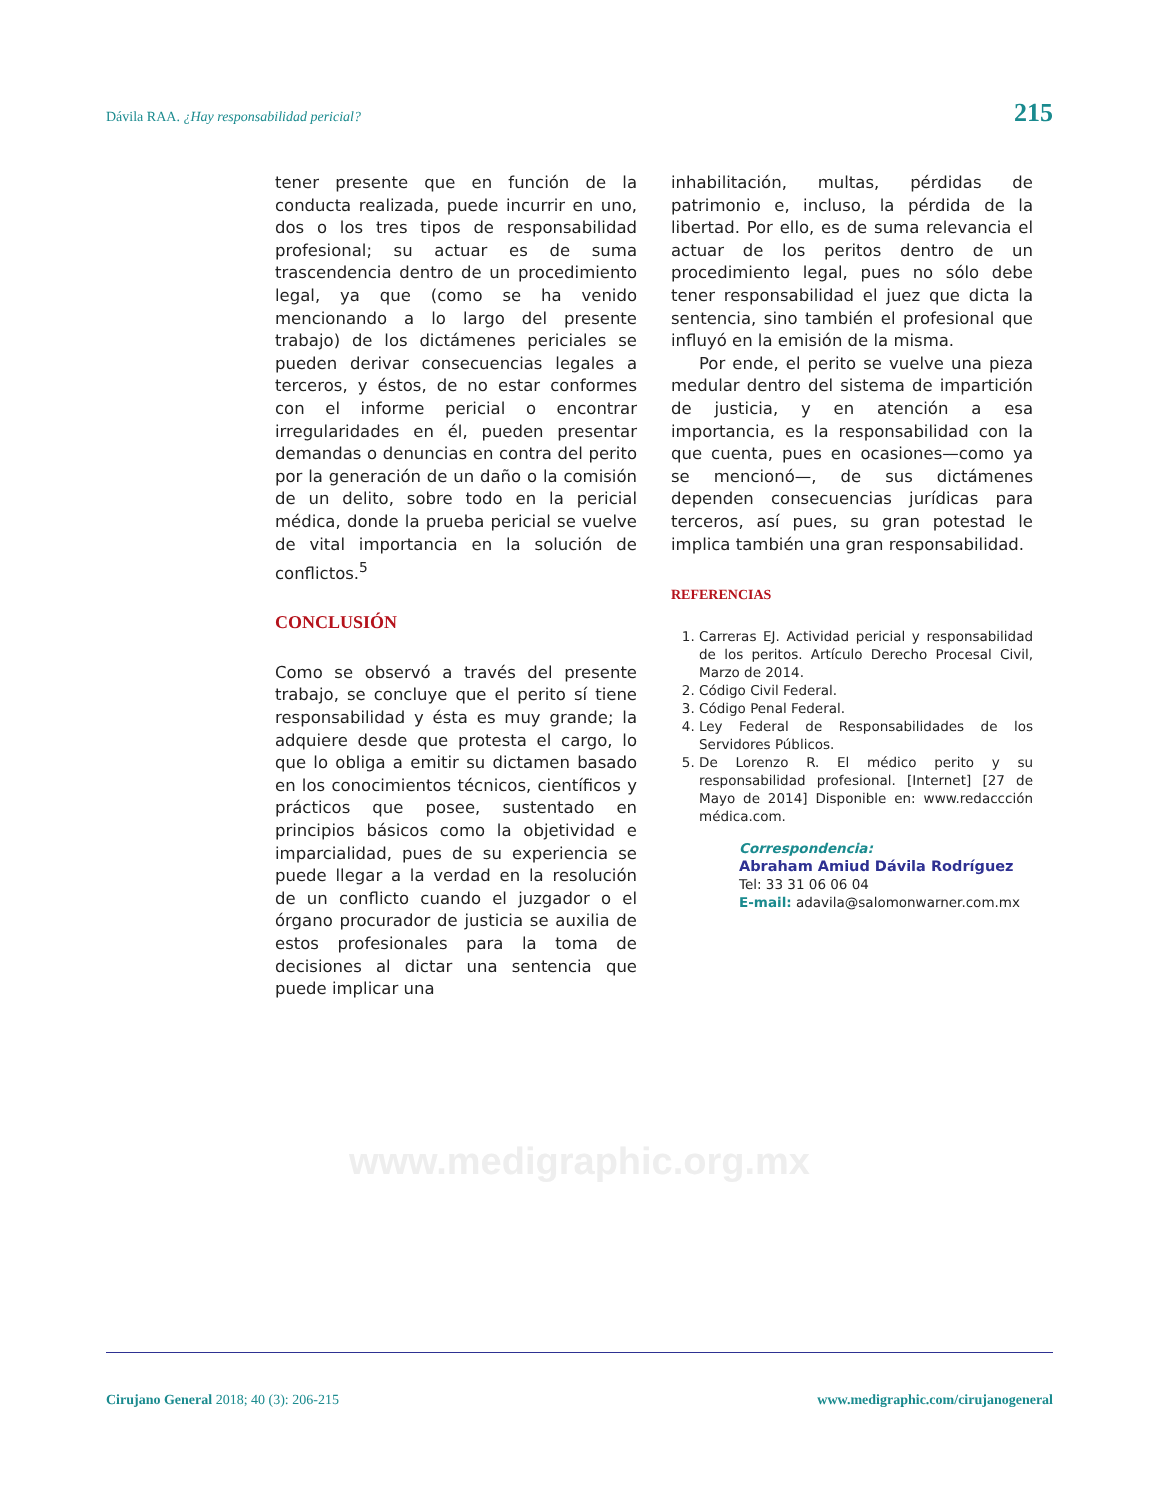Dávila RAA. ¿Hay responsabilidad pericial? 215
tener presente que en función de la conducta realizada, puede incurrir en uno, dos o los tres tipos de responsabilidad profesional; su actuar es de suma trascendencia dentro de un procedimiento legal, ya que (como se ha venido mencionando a lo largo del presente trabajo) de los dictámenes periciales se pueden derivar consecuencias legales a terceros, y éstos, de no estar conformes con el informe pericial o encontrar irregularidades en él, pueden presentar demandas o denuncias en contra del perito por la generación de un daño o la comisión de un delito, sobre todo en la pericial médica, donde la prueba pericial se vuelve de vital importancia en la solución de conflictos.<sup>5</sup>
CONCLUSIÓN
Como se observó a través del presente trabajo, se concluye que el perito sí tiene responsabilidad y ésta es muy grande; la adquiere desde que protesta el cargo, lo que lo obliga a emitir su dictamen basado en los conocimientos técnicos, científicos y prácticos que posee, sustentado en principios básicos como la objetividad e imparcialidad, pues de su experiencia se puede llegar a la verdad en la resolución de un conflicto cuando el juzgador o el órgano procurador de justicia se auxilia de estos profesionales para la toma de decisiones al dictar una sentencia que puede implicar una
inhabilitación, multas, pérdidas de patrimonio e, incluso, la pérdida de la libertad. Por ello, es de suma relevancia el actuar de los peritos dentro de un procedimiento legal, pues no sólo debe tener responsabilidad el juez que dicta la sentencia, sino también el profesional que influyó en la emisión de la misma.
Por ende, el perito se vuelve una pieza medular dentro del sistema de impartición de justicia, y en atención a esa importancia, es la responsabilidad con la que cuenta, pues en ocasiones—como ya se mencionó—, de sus dictámenes dependen consecuencias jurídicas para terceros, así pues, su gran potestad le implica también una gran responsabilidad.
REFERENCIAS
1. Carreras EJ. Actividad pericial y responsabilidad de los peritos. Artículo Derecho Procesal Civil, Marzo de 2014.
2. Código Civil Federal.
3. Código Penal Federal.
4. Ley Federal de Responsabilidades de los Servidores Públicos.
5. De Lorenzo R. El médico perito y su responsabilidad profesional. [Internet] [27 de Mayo de 2014] Disponible en: www.redaccción médica.com.
Correspondencia:
Abraham Amiud Dávila Rodríguez
Tel: 33 31 06 06 04
E-mail: adavila@salomonwarner.com.mx
www.medigraphic.org.mx
Cirujano General 2018; 40 (3): 206-215 www.medigraphic.com/cirujanogeneral